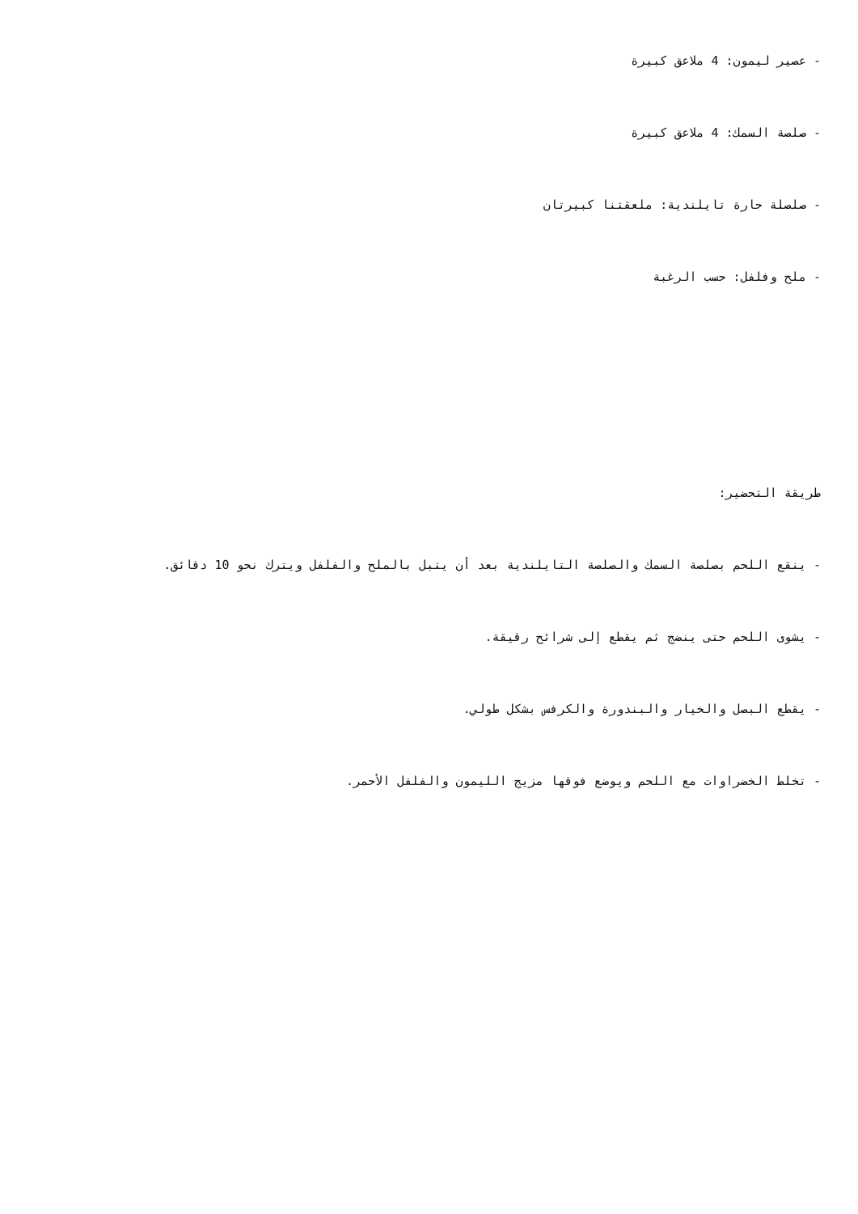- عصير ليمون: 4 ملاعق كبيرة
- صلصة السمك: 4 ملاعق كبيرة
- صلصلة حارة تايلندية: ملعقتنا كبيرتان
- ملح وفلفل: حسب الرغبة
طريقة التحضير:
- ينقع اللحم بصلصة السمك والصلصة التايلندية بعد أن يتبل بالملح والفلفل ويترك نحو 10 دقائق.
- يشوى اللحم حتى ينضج ثم يقطع إلى شرائح رقيقة.
- يقطع البصل والخيار والبندورة والكرفس بشكل طولي.
- تخلط الخضراوات مع اللحم ويوضع فوقها مزيج الليمون والفلفل الأحمر.